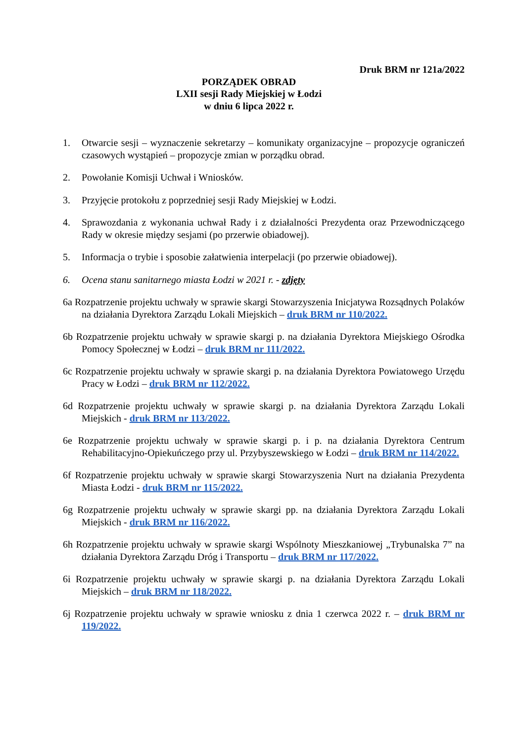Druk BRM nr 121a/2022
PORZĄDEK OBRAD
LXII sesji Rady Miejskiej w Łodzi
w dniu 6 lipca 2022 r.
1. Otwarcie sesji – wyznaczenie sekretarzy – komunikaty organizacyjne – propozycje ograniczeń czasowych wystąpień – propozycje zmian w porządku obrad.
2. Powołanie Komisji Uchwał i Wniosków.
3. Przyjęcie protokołu z poprzedniej sesji Rady Miejskiej w Łodzi.
4. Sprawozdania z wykonania uchwał Rady i z działalności Prezydenta oraz Przewodniczącego Rady w okresie między sesjami (po przerwie obiadowej).
5. Informacja o trybie i sposobie załatwienia interpelacji (po przerwie obiadowej).
6. Ocena stanu sanitarnego miasta Łodzi w 2021 r. - zdjęty
6a Rozpatrzenie projektu uchwały w sprawie skargi Stowarzyszenia Inicjatywa Rozsądnych Polaków na działania Dyrektora Zarządu Lokali Miejskich – druk BRM nr 110/2022.
6b Rozpatrzenie projektu uchwały w sprawie skargi p. na działania Dyrektora Miejskiego Ośrodka Pomocy Społecznej w Łodzi – druk BRM nr 111/2022.
6c Rozpatrzenie projektu uchwały w sprawie skargi p. na działania Dyrektora Powiatowego Urzędu Pracy w Łodzi – druk BRM nr 112/2022.
6d Rozpatrzenie projektu uchwały w sprawie skargi p. na działania Dyrektora Zarządu Lokali Miejskich - druk BRM nr 113/2022.
6e Rozpatrzenie projektu uchwały w sprawie skargi p. i p. na działania Dyrektora Centrum Rehabilitacyjno-Opiekuńczego przy ul. Przybyszewskiego w Łodzi – druk BRM nr 114/2022.
6f Rozpatrzenie projektu uchwały w sprawie skargi Stowarzyszenia Nurt na działania Prezydenta Miasta Łodzi - druk BRM nr 115/2022.
6g Rozpatrzenie projektu uchwały w sprawie skargi pp. na działania Dyrektora Zarządu Lokali Miejskich - druk BRM nr 116/2022.
6h Rozpatrzenie projektu uchwały w sprawie skargi Wspólnoty Mieszkaniowej „Trybunalska 7” na działania Dyrektora Zarządu Dróg i Transportu – druk BRM nr 117/2022.
6i Rozpatrzenie projektu uchwały w sprawie skargi p. na działania Dyrektora Zarządu Lokali Miejskich – druk BRM nr 118/2022.
6j Rozpatrzenie projektu uchwały w sprawie wniosku z dnia 1 czerwca 2022 r. – druk BRM nr 119/2022.